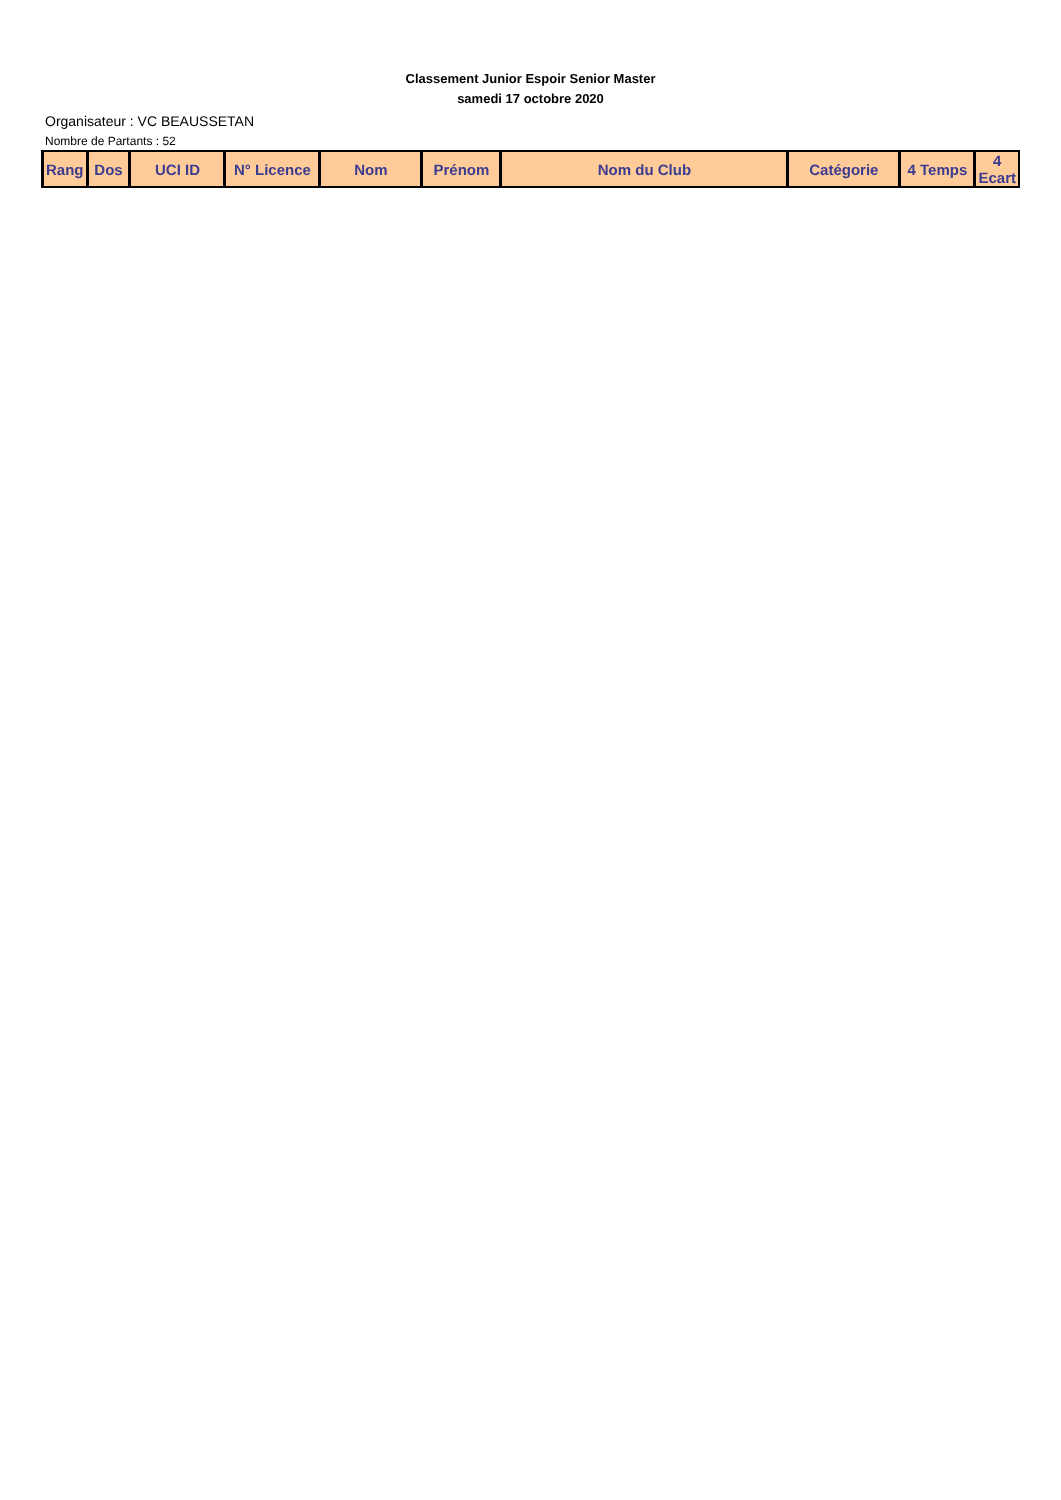Classement Junior Espoir Senior Master
samedi 17 octobre 2020
Organisateur : VC BEAUSSETAN
Nombre de Partants : 52
| Rang | Dos | UCI ID | N° Licence | Nom | Prénom | Nom du Club | Catégorie | 4 Temps | 4 Ecart |
| --- | --- | --- | --- | --- | --- | --- | --- | --- | --- |